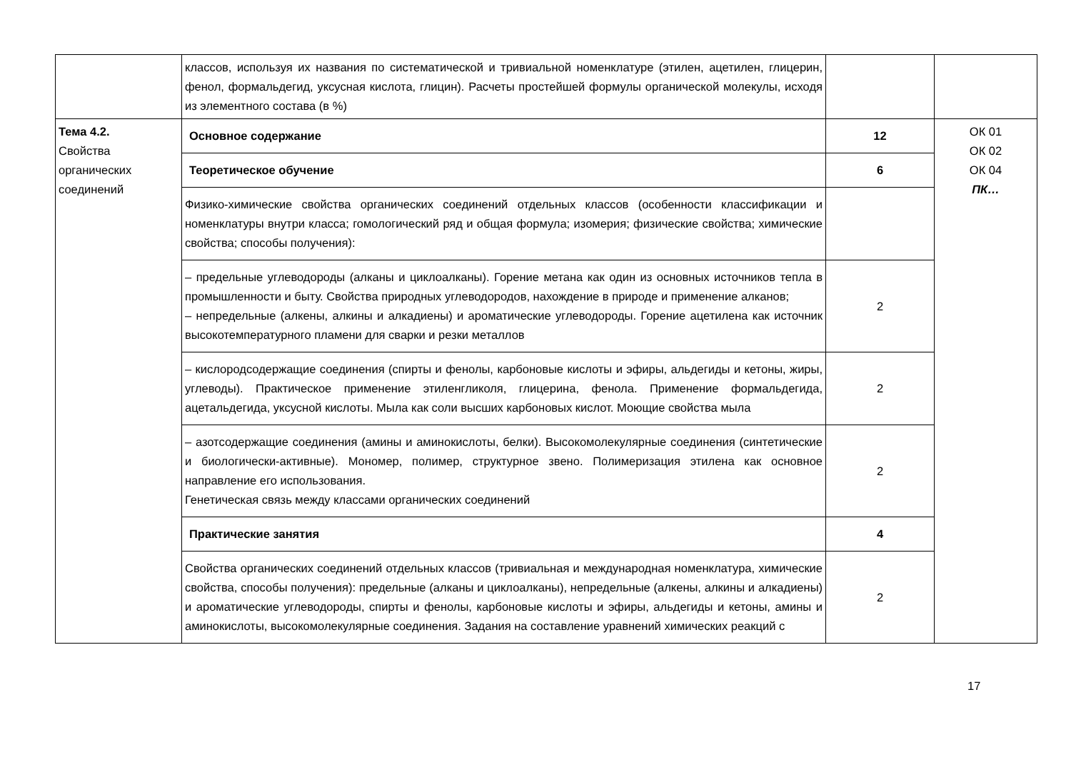| | классов, используя их названия по систематической и тривиальной номенклатуре (этилен, ацетилен, глицерин, фенол, формальдегид, уксусная кислота, глицин). Расчеты простейшей формулы органической молекулы, исходя из элементного состава (в %) | | |
| Тема 4.2. Свойства органических соединений | Основное содержание | 12 | ОК 01 ОК 02 ОК 04 ПК… |
| | Теоретическое обучение | 6 | |
| | Физико-химические свойства органических соединений отдельных классов (особенности классификации и номенклатуры внутри класса; гомологический ряд и общая формула; изомерия; физические свойства; химические свойства; способы получения): | | |
| | – предельные углеводороды (алканы и циклоалканы). Горение метана как один из основных источников тепла в промышленности и быту. Свойства природных углеводородов, нахождение в природе и применение алканов; – непредельные (алкены, алкины и алкадиены) и ароматические углеводороды. Горение ацетилена как источник высокотемпературного пламени для сварки и резки металлов | 2 | |
| | – кислородсодержащие соединения (спирты и фенолы, карбоновые кислоты и эфиры, альдегиды и кетоны, жиры, углеводы). Практическое применение этиленгликоля, глицерина, фенола. Применение формальдегида, ацетальдегида, уксусной кислоты. Мыла как соли высших карбоновых кислот. Моющие свойства мыла | 2 | |
| | – азотсодержащие соединения (амины и аминокислоты, белки). Высокомолекулярные соединения (синтетические и биологически-активные). Мономер, полимер, структурное звено. Полимеризация этилена как основное направление его использования. Генетическая связь между классами органических соединений | 2 | |
| | Практические занятия | 4 | |
| | Свойства органических соединений отдельных классов (тривиальная и международная номенклатура, химические свойства, способы получения): предельные (алканы и циклоалканы), непредельные (алкены, алкины и алкадиены) и ароматические углеводороды, спирты и фенолы, карбоновые кислоты и эфиры, альдегиды и кетоны, амины и аминокислоты, высокомолекулярные соединения. Задания на составление уравнений химических реакций с | 2 | |
17